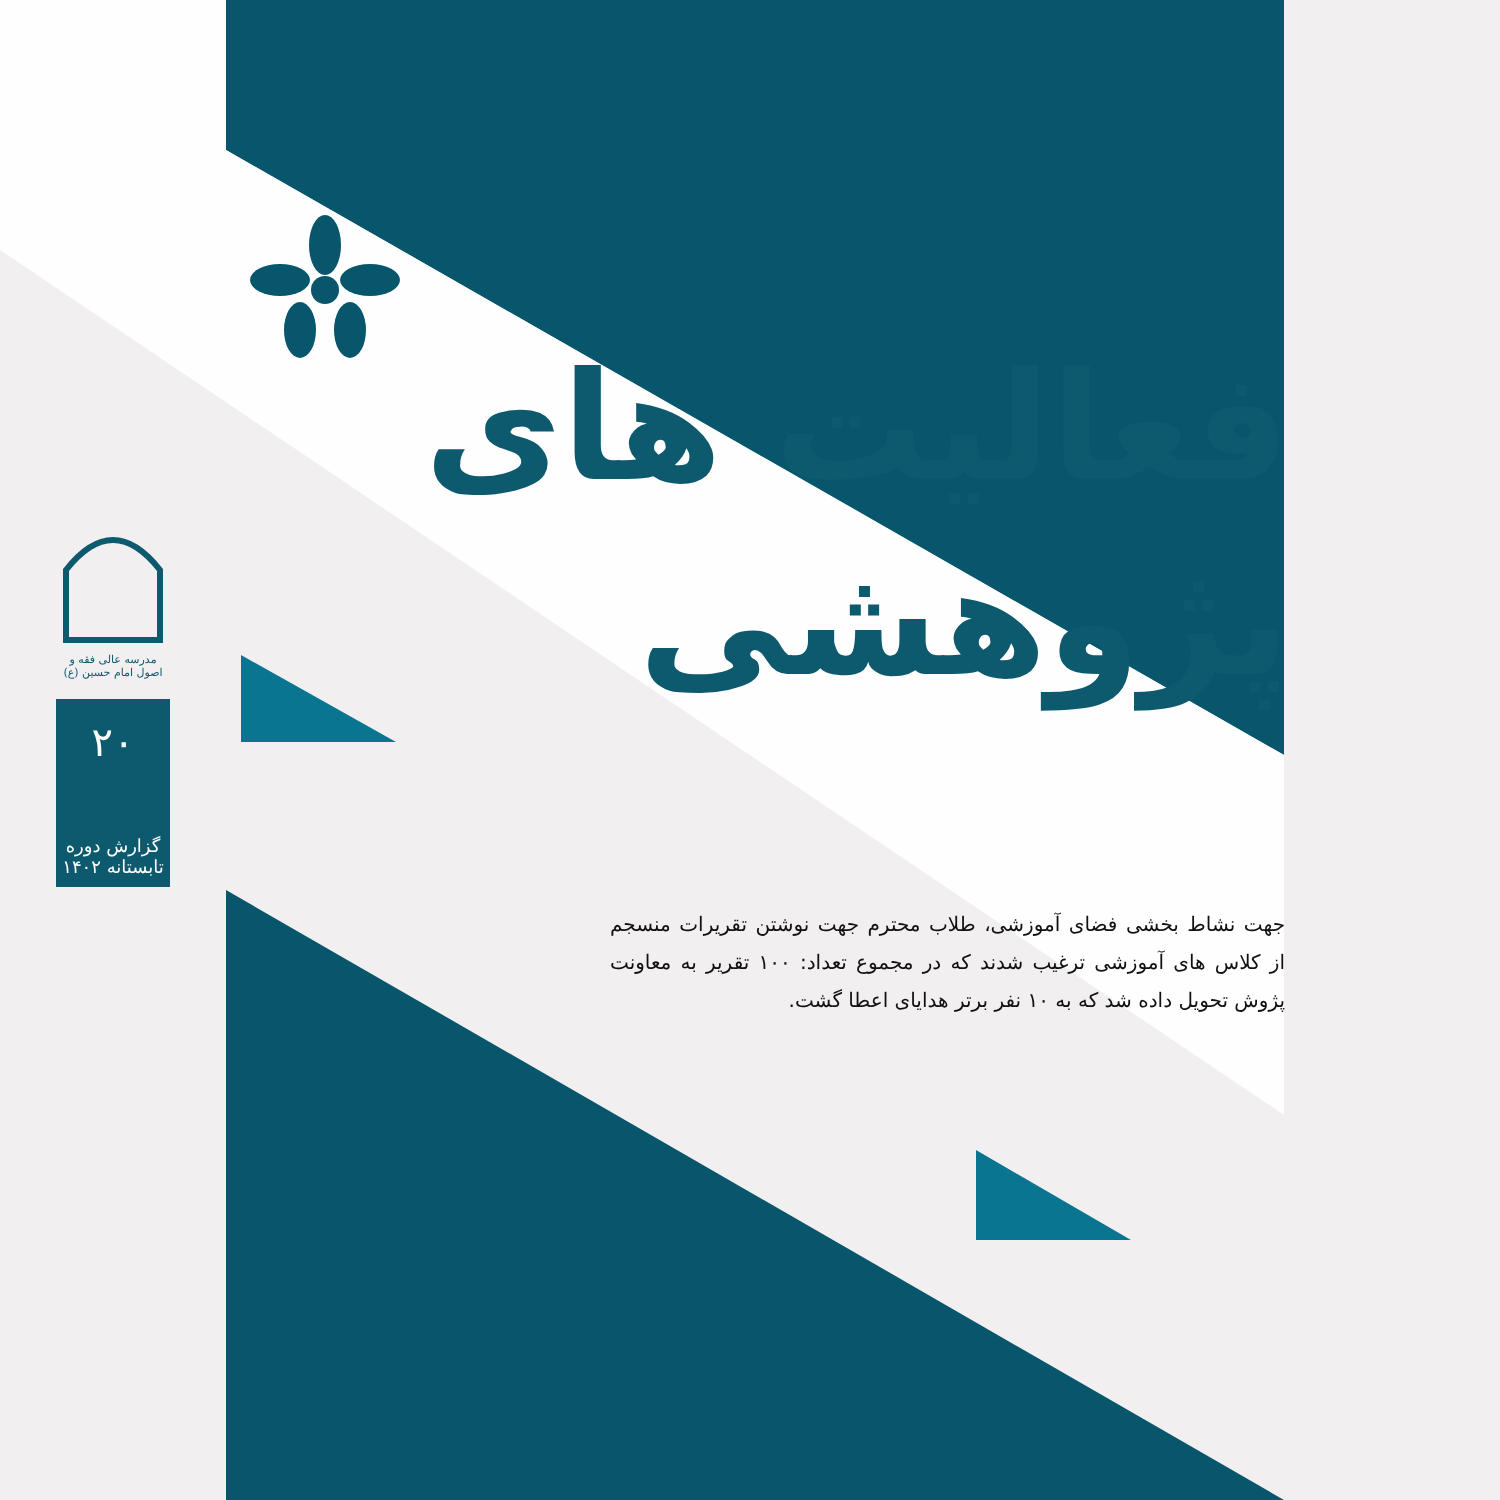مدرسه عالی فقه و اصول امام حسین (ع)
۲۰
گزارش دوره تابستانه ۱۴۰۲
فعالیت های
پژوهشی
جهت نشاط بخشی فضای آموزشی، طلاب محترم جهت نوشتن تقریرات منسجم از کلاس های آموزشی ترغیب شدند که در مجموع تعداد: ۱۰۰ تقریر به معاونت پژوش تحویل داده شد که به ۱۰ نفر برتر هدایای اعطا گشت.